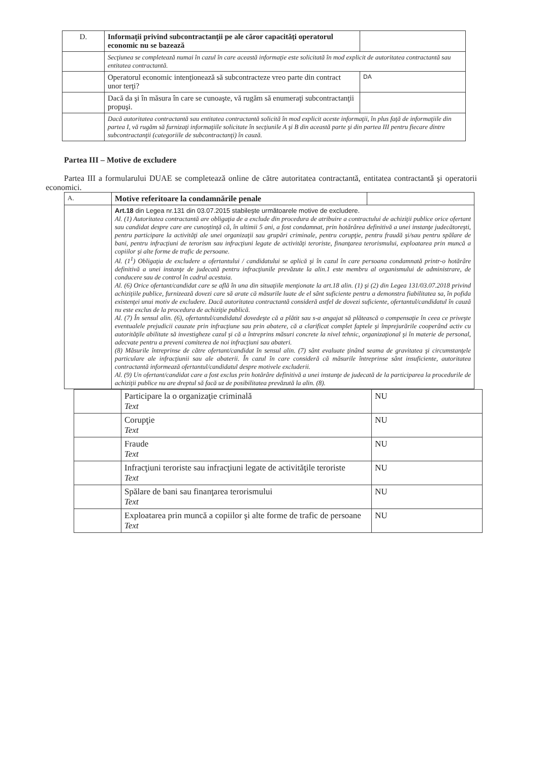| D. | Informaţii privind subcontractanţii pe ale căror capacităţi operatorul economic nu se bazează | |
| | Secţiunea se completează numai în cazul în care această informaţie este solicitată în mod explicit de autoritatea contractantă sau entitatea contractantă. | |
| | Operatorul economic intenţionează să subcontracteze vreo parte din contract unor terţi? | DA |
| | Dacă da şi în măsura în care se cunoaşte, vă rugăm să enumeraţi subcontractanţii propuşi. | |
| | Dacă autoritatea contractantă sau entitatea contractantă solicită în mod explicit aceste informaţii, în plus faţă de informaţiile din partea I, vă rugăm să furnizaţi informaţiile solicitate în secţiunile A şi B din această parte şi din partea III pentru fiecare dintre subcontractanţii (categoriile de subcontractanţi) în cauză. | |
Partea III – Motive de excludere
Partea III a formularului DUAE se completează online de către autoritatea contractantă, entitatea contractantă şi operatorii economici.
| A. | Motive referitoare la condamnările penale | |
| | Art.18 din Legea nr.131 din 03.07.2015 stabileşte următoarele motive de excludere. Al. (1) Autoritatea contractantă are obligaţia de a exclude din procedura de atribuire a contractului de achiziţii publice orice ofertant sau candidat despre care are cunoştinţă că, în ultimii 5 ani, a fost condamnat, prin hotărârea definitivă a unei instanţe judecătoreşti, pentru participare la activităţi ale unei organizaţii sau grupări criminale, pentru corupţie, pentru fraudă şi/sau pentru spălare de bani, pentru infracţiuni de terorism sau infracţiuni legate de activităţi teroriste, finanţarea terorismului, exploatarea prin muncă a copiilor şi alte forme de trafic de persoane. Al. (1<sup>1</sup>) Obligaţia de excludere a ofertantului / candidatului se aplică şi în cazul în care persoana condamnată printr-o hotărâre definitivă a unei instanţe de judecată pentru infracţiunile prevăzute la alin.1 este membru al organismului de administrare, de conducere sau de control în cadrul acestuia. Al. (6) Orice ofertant/candidat care se află în una din situaţiile menţionate la art.18 alin. (1) şi (2) din Legea 131/03.07.2018 privind achiziţiile publice, furnizează dovezi care să arate că măsurile luate de el sânt suficiente pentru a demonstra fiabilitatea sa, în pofida existenţei unui motiv de excludere. Dacă autoritatea contractantă consideră astfel de dovezi suficiente, ofertantul/candidatul în cauză nu este exclus de la procedura de achiziţie publică. Al. (7) În sensul alin. (6), ofertantul/candidatul dovedeşte că a plătit sau s-a angajat să plătească o compensaţie în ceea ce priveşte eventualele prejudicii cauzate prin infracţiune sau prin abatere, că a clarificat complet faptele şi împrejurările cooperând activ cu autorităţile abilitate să investigheze cazul şi că a întreprins măsuri concrete la nivel tehnic, organizaţional şi în materie de personal, adecvate pentru a preveni comiterea de noi infracţiuni sau abateri. (8) Măsurile întreprinse de către ofertant/candidat în sensul alin. (7) sânt evaluate ţinând seama de gravitatea şi circumstanţele particulare ale infracţiunii sau ale abaterii. În cazul în care consideră că măsurile întreprinse sânt insuficiente, autoritatea contractantă informează ofertantul/candidatul despre motivele excluderii. Al. (9) Un ofertant/candidat care a fost exclus prin hotărâre definitivă a unei instanţe de judecată de la participarea la procedurile de achiziţii publice nu are dreptul să facă uz de posibilitatea prevăzută la alin. (8). | |
| | Participare la o organizaţie criminală Text | NU |
| | Corupţie Text | NU |
| | Fraude Text | NU |
| | Infracţiuni teroriste sau infracţiuni legate de activităţile teroriste Text | NU |
| | Spălare de bani sau finanţarea terorismului Text | NU |
| | Exploatarea prin muncă a copiilor şi alte forme de trafic de persoane Text | NU |